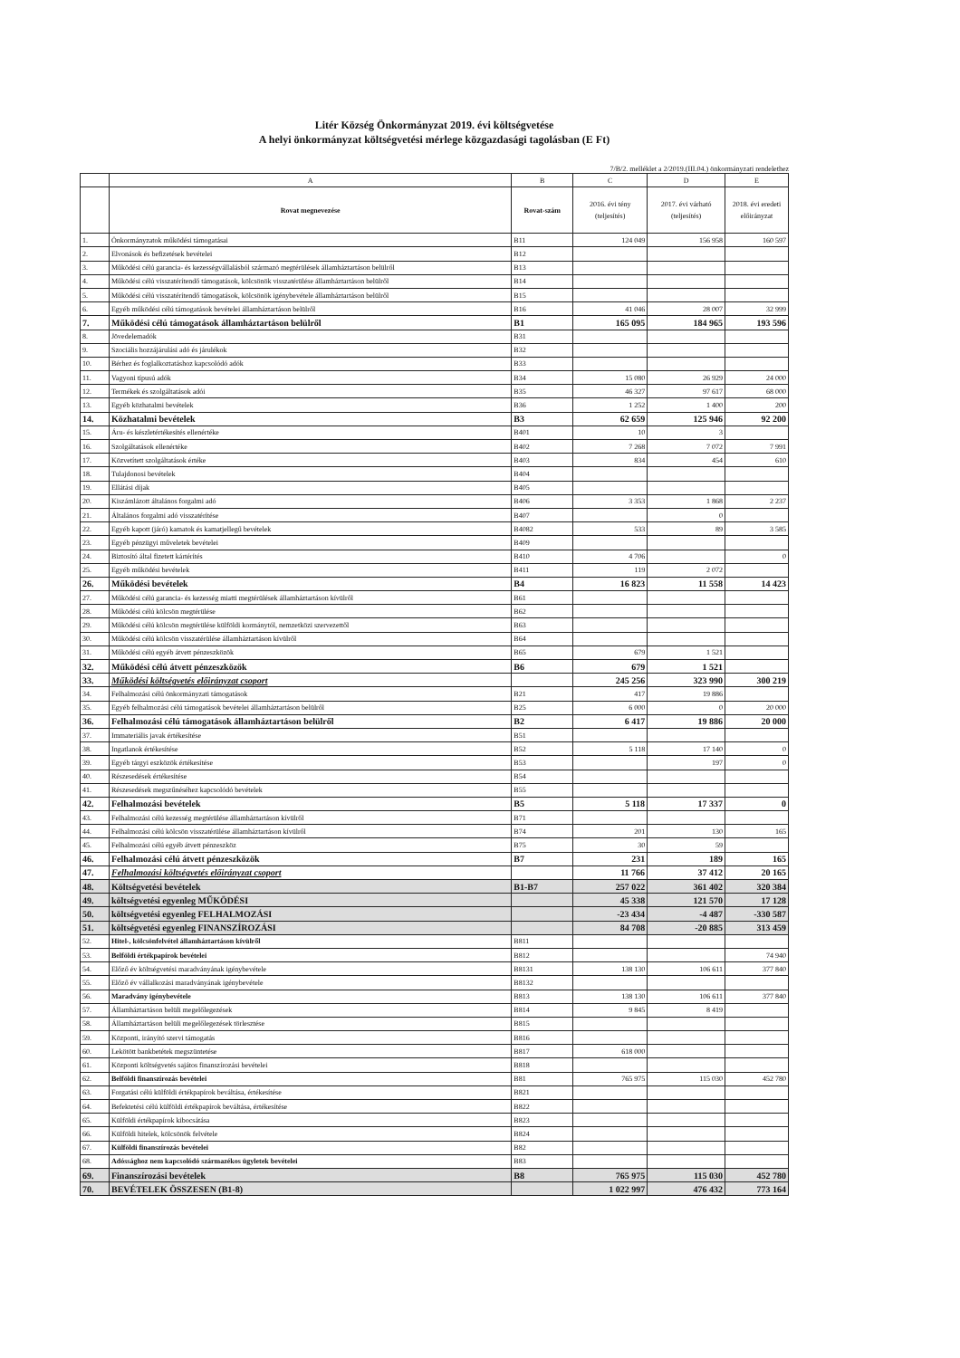Litér Község Önkormányzat 2019. évi költségvetése
A helyi önkormányzat költségvetési mérlege közgazdasági tagolásban (E Ft)
7/B/2. melléklet a 2/2019.(III.04.) önkormányzati rendelethez
| | A | B | C | D | E |
| --- | --- | --- | --- | --- | --- |
| | Rovat megnevezése | Rovat-szám | 2016. évi tény (teljesítés) | 2017. évi várható (teljesítés) | 2018. évi eredeti előirányzat |
| 1. | Önkormányzatok működési támogatásai | B11 | 124 049 | 156 958 | 160 597 |
| 2. | Elvonások és befizetések bevételei | B12 | | | |
| 3. | Működési célú garancia- és kezességvállalásból származó megtérülések államháztartáson belülről | B13 | | | |
| 4. | Működési célú visszatérítendő támogatások, kölcsönök visszatérülése államháztartáson belülről | B14 | | | |
| 5. | Működési célú visszatérítendő támogatások, kölcsönök igénybevétele államháztartáson belülről | B15 | | | |
| 6. | Egyéb működési célú támogatások bevételei államháztartáson belülről | B16 | 41 046 | 28 007 | 32 999 |
| 7. | Működési célú támogatások államháztartáson belülről | B1 | 165 095 | 184 965 | 193 596 |
| 8. | Jövedelemadók | B31 | | | |
| 9. | Szociális hozzájárulási adó és járulékok | B32 | | | |
| 10. | Bérhez és foglalkoztatáshoz kapcsolódó adók | B33 | | | |
| 11. | Vagyoni típusú adók | B34 | 15 080 | 26 929 | 24 000 |
| 12. | Termékek és szolgáltatások adói | B35 | 46 327 | 97 617 | 68 000 |
| 13. | Egyéb közhatalmi bevételek | B36 | 1 252 | 1 400 | 200 |
| 14. | Közhatalmi bevételek | B3 | 62 659 | 125 946 | 92 200 |
| 15. | Áru- és készletértékesítés ellenértéke | B401 | 10 | 3 | |
| 16. | Szolgáltatások ellenértéke | B402 | 7 268 | 7 072 | 7 991 |
| 17. | Közvetített szolgáltatások értéke | B403 | 834 | 454 | 610 |
| 18. | Tulajdonosi bevételek | B404 | | | |
| 19. | Ellátási díjak | B405 | | | |
| 20. | Kiszámlázott általános forgalmi adó | B406 | 3 353 | 1 868 | 2 237 |
| 21. | Általános forgalmi adó visszatérítése | B407 | | 0 | |
| 22. | Egyéb kapott (járó) kamatok és kamatjellegű bevételek | B4082 | 533 | 89 | 3 585 |
| 23. | Egyéb pénzügyi műveletek bevételei | B409 | | | |
| 24. | Biztosító által fizetett kártérítés | B410 | 4 706 | | 0 |
| 25. | Egyéb működési bevételek | B411 | 119 | 2 072 | |
| 26. | Működési bevételek | B4 | 16 823 | 11 558 | 14 423 |
| 27. | Működési célú garancia- és kezesség miatti megtérülések államháztartáson kívülről | B61 | | | |
| 28. | Működési célú kölcsön megtérülése | B62 | | | |
| 29. | Működési célú kölcsön megtérülése külföldi kormánytól, nemzetközi szervezettől | B63 | | | |
| 30. | Működési célú kölcsön visszatérülése államháztartáson kívülről | B64 | | | |
| 31. | Működési célú egyéb átvett pénzeszközök | B65 | 679 | 1 521 | |
| 32. | Működési célú átvett pénzeszközök | B6 | 679 | 1 521 | |
| 33. | Működési költségvetés előirányzat csoport | | 245 256 | 323 990 | 300 219 |
| 34. | Felhalmozási célú önkormányzati támogatások | B21 | 417 | 19 886 | |
| 35. | Egyéb felhalmozási célú támogatások bevételei államháztartáson belülről | B25 | 6 000 | 0 | 20 000 |
| 36. | Felhalmozási célú támogatások államháztartáson belülről | B2 | 6 417 | 19 886 | 20 000 |
| 37. | Immateriális javak értékesítése | B51 | | | |
| 38. | Ingatlanok értékesítése | B52 | 5 118 | 17 140 | 0 |
| 39. | Egyéb tárgyi eszközök értékesítése | B53 | | 197 | 0 |
| 40. | Részesedések értékesítése | B54 | | | |
| 41. | Részesedések megszűnéséhez kapcsolódó bevételek | B55 | | | |
| 42. | Felhalmozási bevételek | B5 | 5 118 | 17 337 | 0 |
| 43. | Felhalmozási célú kezesség megtérülése államháztartáson kívülről | B71 | | | |
| 44. | Felhalmozási célú kölcsön visszatérülése államháztartáson kívülről | B74 | 201 | 130 | 165 |
| 45. | Felhalmozási célú egyéb átvett pénzeszköz | B75 | 30 | 59 | |
| 46. | Felhalmozási célú átvett pénzeszközök | B7 | 231 | 189 | 165 |
| 47. | Felhalmozási költségvetés előirányzat csoport | | 11 766 | 37 412 | 20 165 |
| 48. | Költségvetési bevételek | B1-B7 | 257 022 | 361 402 | 320 384 |
| 49. | költségvetési egyenleg MŰKÖDÉSI | | 45 338 | 121 570 | 17 128 |
| 50. | költségvetési egyenleg FELHALMOZÁSI | | -23 434 | -4 487 | -330 587 |
| 51. | költségvetési egyenleg FINANSZÍROZÁSI | | 84 708 | -20 885 | 313 459 |
| 52. | Hitel-, kölcsönfelvétel államháztartáson kívülről | B811 | | | |
| 53. | Belföldi értékpapírok bevételei | B812 | | | 74 940 |
| 54. | Előző év költségvetési maradványának igénybevétele | B8131 | 138 130 | 106 611 | 377 840 |
| 55. | Előző év vállalkozási maradványának igénybevétele | B8132 | | | |
| 56. | Maradvány igénybevétele | B813 | 138 130 | 106 611 | 377 840 |
| 57. | Államháztartáson belüli megelőlegezések | B814 | 9 845 | 8 419 | |
| 58. | Államháztartáson belüli megelőlegezések törlesztése | B815 | | | |
| 59. | Központi, irányító szervi támogatás | B816 | | | |
| 60. | Lekötött bankbetétek megszüntetése | B817 | 618 000 | | |
| 61. | Központi költségvetés sajátos finanszírozási bevételei | B818 | | | |
| 62. | Belföldi finanszírozás bevételei | B81 | 765 975 | 115 030 | 452 780 |
| 63. | Forgatási célú külföldi értékpapírok beváltása, értékesítése | B821 | | | |
| 64. | Befektetési célú külföldi értékpapírok beváltása, értékesítése | B822 | | | |
| 65. | Külföldi értékpapírok kibocsátása | B823 | | | |
| 66. | Külföldi hitelek, kölcsönök felvétele | B824 | | | |
| 67. | Külföldi finanszírozás bevételei | B82 | | | |
| 68. | Adóssághoz nem kapcsolódó származékos ügyletek bevételei | B83 | | | |
| 69. | Finanszírozási bevételek | B8 | 765 975 | 115 030 | 452 780 |
| 70. | BEVÉTELEK ÖSSZESEN (B1-8) | | 1 022 997 | 476 432 | 773 164 |